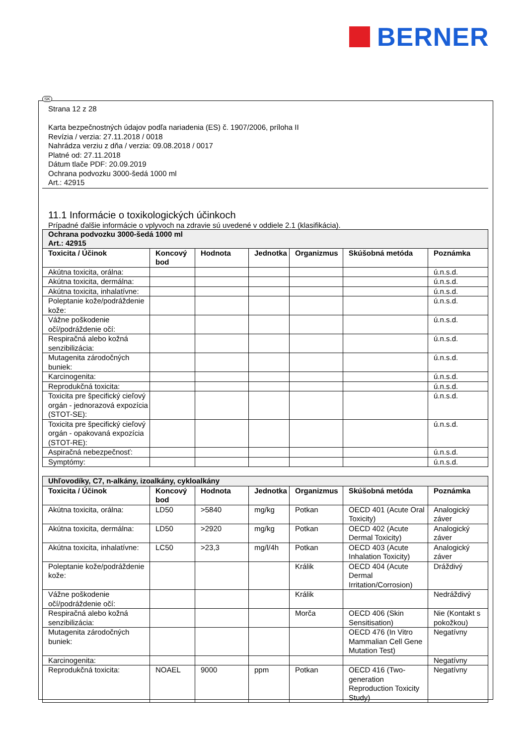BERNER
SK
Strana 12 z 28
Karta bezpečnostných údajov podľa nariadenia (ES) č. 1907/2006, príloha II
Revízia / verzia: 27.11.2018 / 0018
Nahrádza verziu z dňa / verzia: 09.08.2018 / 0017
Platné od: 27.11.2018
Dátum tlače PDF: 20.09.2019
Ochrana podvozku 3000-šedá 1000 ml
Art.: 42915
11.1 Informácie o toxikologických účinkoch
Prípadné ďalšie informácie o vplyvoch na zdravie sú uvedené v oddiele 2.1 (klasifikácia).
| Ochrana podvozku 3000-šedá 1000 ml Art.: 42915 | | | | | | |
| Toxicita / Účinok | Koncový bod | Hodnota | Jednotka | Organizmus | Skúšobná metóda | Poznámka |
| Akútna toxicita, orálna: | | | | | | ú.n.s.d. |
| Akútna toxicita, dermálna: | | | | | | ú.n.s.d. |
| Akútna toxicita, inhalatívne: | | | | | | ú.n.s.d. |
| Poleptanie kože/podráždenie kože: | | | | | | ú.n.s.d. |
| Vážne poškodenie očí/podráždenie očí: | | | | | | ú.n.s.d. |
| Respiračná alebo kožná senzibilizácia: | | | | | | ú.n.s.d. |
| Mutagenita zárodočných buniek: | | | | | | ú.n.s.d. |
| Karcinogenita: | | | | | | ú.n.s.d. |
| Reprodukčná toxicita: | | | | | | ú.n.s.d. |
| Toxicita pre špecifický cieľový orgán - jednorazová expozícia (STOT-SE): | | | | | | ú.n.s.d. |
| Toxicita pre špecifický cieľový orgán - opakovaná expozícia (STOT-RE): | | | | | | ú.n.s.d. |
| Aspiračná nebezpečnosť: | | | | | | ú.n.s.d. |
| Symptómy: | | | | | | ú.n.s.d. |
| Uhľovodíky, C7, n-alkány, izoalkány, cykloalkány | | | | | | |
| Toxicita / Účinok | Koncový bod | Hodnota | Jednotka | Organizmus | Skúšobná metóda | Poznámka |
| Akútna toxicita, orálna: | LD50 | >5840 | mg/kg | Potkan | OECD 401 (Acute Oral Toxicity) | Analogický záver |
| Akútna toxicita, dermálna: | LD50 | >2920 | mg/kg | Potkan | OECD 402 (Acute Dermal Toxicity) | Analogický záver |
| Akútna toxicita, inhalatívne: | LC50 | >23,3 | mg/l/4h | Potkan | OECD 403 (Acute Inhalation Toxicity) | Analogický záver |
| Poleptanie kože/podráždenie kože: | | | | Králik | OECD 404 (Acute Dermal Irritation/Corrosion) | Dráždivý |
| Vážne poškodenie očí/podráždenie očí: | | | | Králik | | Nedráždivý |
| Respiračná alebo kožná senzibilizácia: | | | | Morča | OECD 406 (Skin Sensitisation) | Nie (Kontakt s pokožkou) |
| Mutagenita zárodočných buniek: | | | | | OECD 476 (In Vitro Mammalian Cell Gene Mutation Test) | Negatívny |
| Karcinogenita: | | | | | | Negatívny |
| Reprodukčná toxicita: | NOAEL | 9000 | ppm | Potkan | OECD 416 (Two-generation Reproduction Toxicity Study) | Negatívny |